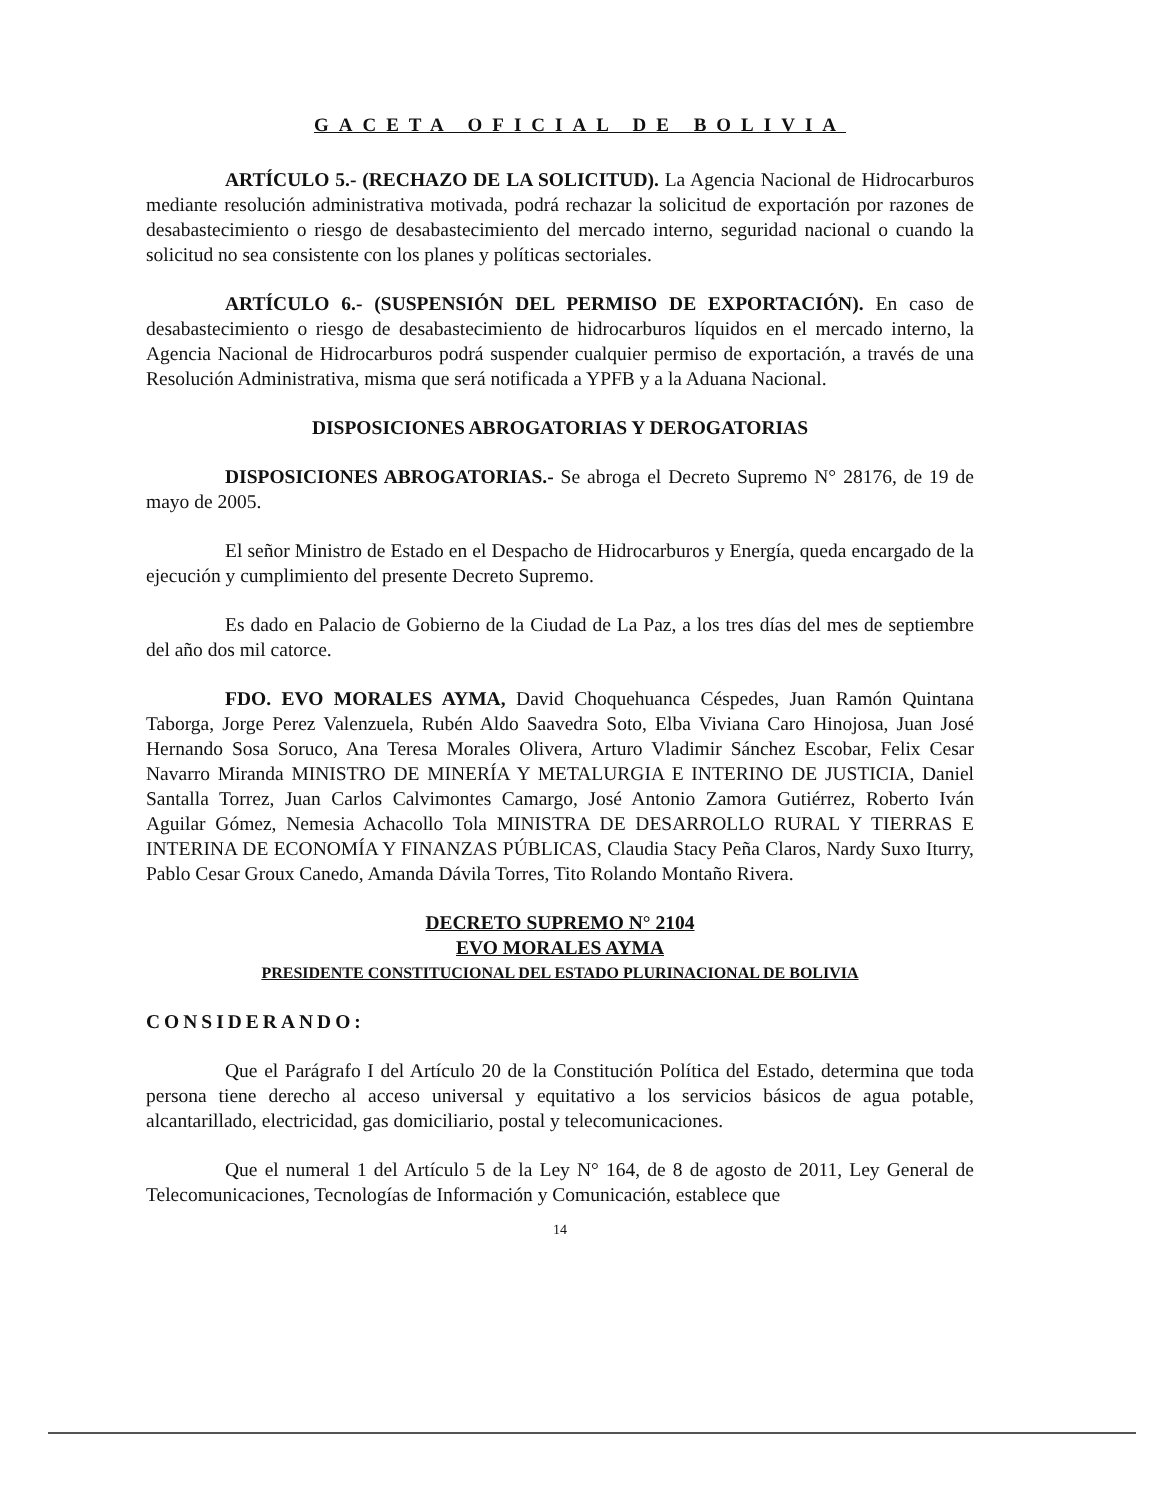GACETA OFICIAL DE BOLIVIA
ARTÍCULO 5.- (RECHAZO DE LA SOLICITUD). La Agencia Nacional de Hidrocarburos mediante resolución administrativa motivada, podrá rechazar la solicitud de exportación por razones de desabastecimiento o riesgo de desabastecimiento del mercado interno, seguridad nacional o cuando la solicitud no sea consistente con los planes y políticas sectoriales.
ARTÍCULO 6.- (SUSPENSIÓN DEL PERMISO DE EXPORTACIÓN). En caso de desabastecimiento o riesgo de desabastecimiento de hidrocarburos líquidos en el mercado interno, la Agencia Nacional de Hidrocarburos podrá suspender cualquier permiso de exportación, a través de una Resolución Administrativa, misma que será notificada a YPFB y a la Aduana Nacional.
DISPOSICIONES ABROGATORIAS Y DEROGATORIAS
DISPOSICIONES ABROGATORIAS.- Se abroga el Decreto Supremo N° 28176, de 19 de mayo de 2005.
El señor Ministro de Estado en el Despacho de Hidrocarburos y Energía, queda encargado de la ejecución y cumplimiento del presente Decreto Supremo.
Es dado en Palacio de Gobierno de la Ciudad de La Paz, a los tres días del mes de septiembre del año dos mil catorce.
FDO. EVO MORALES AYMA, David Choquehuanca Céspedes, Juan Ramón Quintana Taborga, Jorge Perez Valenzuela, Rubén Aldo Saavedra Soto, Elba Viviana Caro Hinojosa, Juan José Hernando Sosa Soruco, Ana Teresa Morales Olivera, Arturo Vladimir Sánchez Escobar, Felix Cesar Navarro Miranda MINISTRO DE MINERÍA Y METALURGIA E INTERINO DE JUSTICIA, Daniel Santalla Torrez, Juan Carlos Calvimontes Camargo, José Antonio Zamora Gutiérrez, Roberto Iván Aguilar Gómez, Nemesia Achacollo Tola MINISTRA DE DESARROLLO RURAL Y TIERRAS E INTERINA DE ECONOMÍA Y FINANZAS PÚBLICAS, Claudia Stacy Peña Claros, Nardy Suxo Iturry, Pablo Cesar Groux Canedo, Amanda Dávila Torres, Tito Rolando Montaño Rivera.
DECRETO SUPREMO N° 2104
EVO MORALES AYMA
PRESIDENTE CONSTITUCIONAL DEL ESTADO PLURINACIONAL DE BOLIVIA
CONSIDERANDO:
Que el Parágrafo I del Artículo 20 de la Constitución Política del Estado, determina que toda persona tiene derecho al acceso universal y equitativo a los servicios básicos de agua potable, alcantarillado, electricidad, gas domiciliario, postal y telecomunicaciones.
Que el numeral 1 del Artículo 5 de la Ley N° 164, de 8 de agosto de 2011, Ley General de Telecomunicaciones, Tecnologías de Información y Comunicación, establece que
14